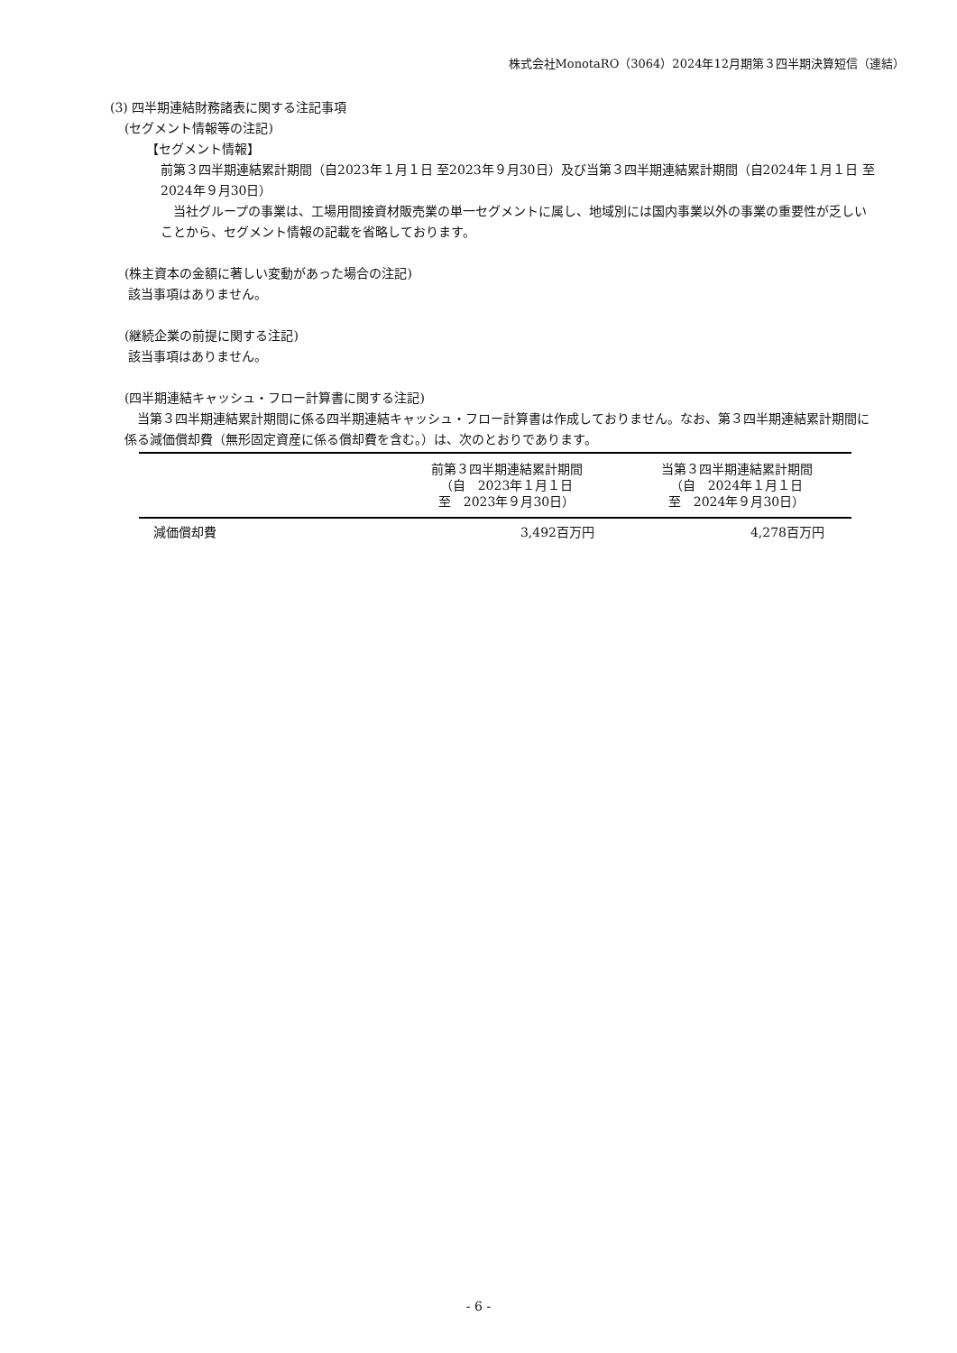株式会社MonotaRO（3064）2024年12月期第３四半期決算短信（連結）
(3) 四半期連結財務諸表に関する注記事項
(セグメント情報等の注記)
【セグメント情報】
前第３四半期連結累計期間（自2023年１月１日 至2023年９月30日）及び当第３四半期連結累計期間（自2024年１月１日 至2024年９月30日）
　当社グループの事業は、工場用間接資材販売業の単一セグメントに属し、地域別には国内事業以外の事業の重要性が乏しいことから、セグメント情報の記載を省略しております。
(株主資本の金額に著しい変動があった場合の注記)
該当事項はありません。
(継続企業の前提に関する注記)
該当事項はありません。
(四半期連結キャッシュ・フロー計算書に関する注記)
　当第３四半期連結累計期間に係る四半期連結キャッシュ・フロー計算書は作成しておりません。なお、第３四半期連結累計期間に係る減価償却費（無形固定資産に係る償却費を含む。）は、次のとおりであります。
| | 前第３四半期連結累計期間 （自 2023年１月１日 至 2023年９月30日） | 当第３四半期連結累計期間 （自 2024年１月１日 至 2024年９月30日） |
| --- | --- | --- |
| 減価償却費 | 3,492百万円 | 4,278百万円 |
- 6 -